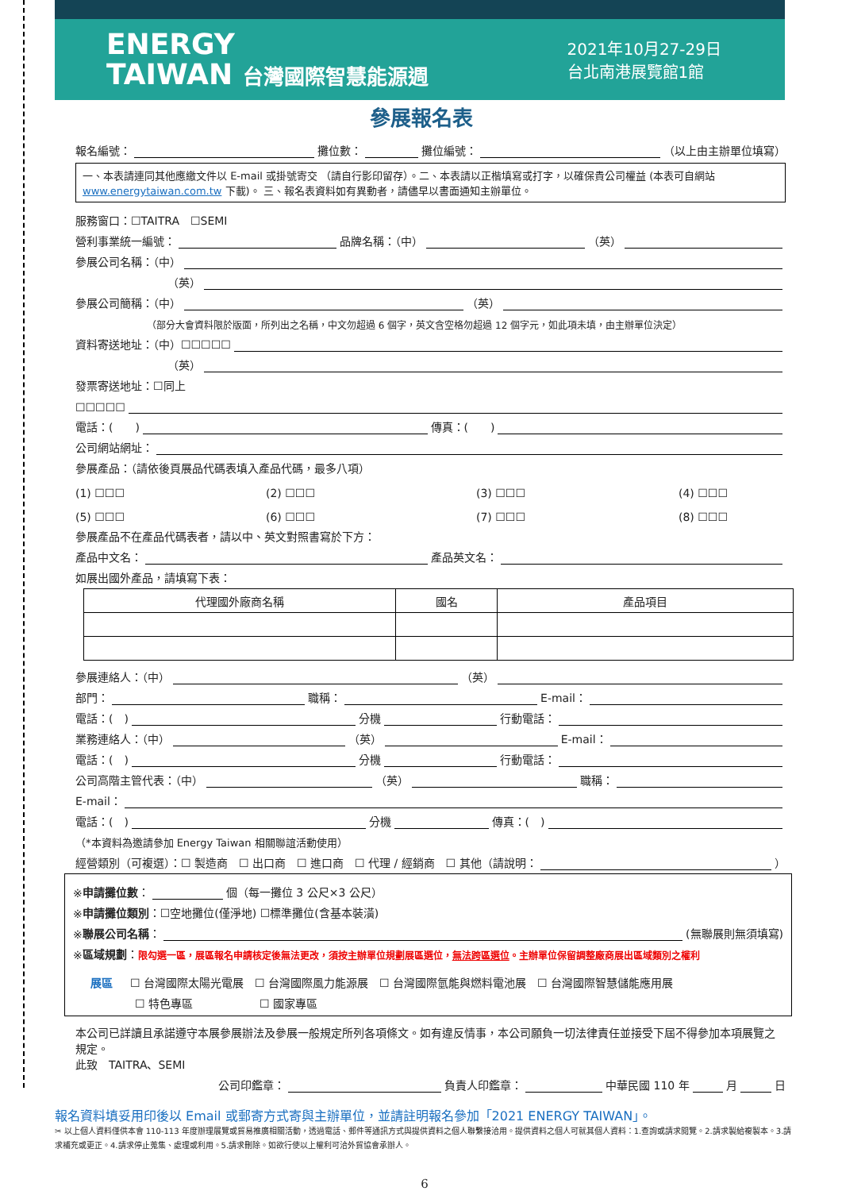ENERGY
TAIWAN 台灣國際智慧能源週
2021年10月27-29日
台北南港展覽館1館
參展報名表
報名編號： 攤位數： 攤位編號： （以上由主辦單位填寫）
一、本表請連同其他應繳文件以 E-mail 或掛號寄交 （請自行影印留存）。二、本表請以正楷填寫或打字，以確保貴公司權益 (本表可自網站 www.energytaiwan.com.tw 下載)。 三、報名表資料如有異動者，請儘早以書面通知主辦單位。
服務窗口：☐TAITRA　☐SEMI
營利事業統一編號： 品牌名稱：（中） （英）
參展公司名稱：（中）
（英）
參展公司簡稱：（中） （英）
（部分大會資料限於版面，所列出之名稱，中文勿超過 6 個字，英文含空格勿超過 12 個字元，如此項未填，由主辦單位決定）
資料寄送地址：（中）☐☐☐☐☐
（英）
發票寄送地址：☐同上
☐☐☐☐☐
電話：(　　) 傳真：(　　)
公司網站網址：
參展產品：（請依後頁展品代碼表填入產品代碼，最多八項）
(1) ☐☐☐ (2) ☐☐☐ (3) ☐☐☐ (4) ☐☐☐
(5) ☐☐☐ (6) ☐☐☐ (7) ☐☐☐ (8) ☐☐☐
參展產品不在產品代碼表者，請以中、英文對照書寫於下方：
產品中文名： 產品英文名：
如展出國外產品，請填寫下表：
| 代理國外廠商名稱 | 國名 | 產品項目 |
| --- | --- | --- |
參展連絡人：（中） （英）
部門： 職稱： E-mail：
電話：(　) 分機 行動電話：
業務連絡人：（中） （英） E-mail：
電話：(　) 分機 行動電話：
公司高階主管代表：（中） （英） 職稱：
E-mail：
電話：(　) 分機 傳真：(　)
（*本資料為邀請參加 Energy Taiwan 相關聯誼活動使用）
經營類別（可複選）：☐ 製造商　☐ 出口商　☐ 進口商　☐ 代理 / 經銷商　☐ 其他（請說明： ）
※ 申請攤位數 ： 個（每一攤位 3 公尺×3 公尺）
※ 申請攤位類別 ：☐空地攤位(僅淨地) ☐標準攤位(含基本裝潢)
※ 聯展公司名稱 ： (無聯展則無須填寫)
※ 區域規劃 ： 限勾選一區，展區報名申請核定後無法更改，須按主辦單位規劃展區選位，無法跨區選位。主辦單位保留調整廠商展出區域類別之權利
展區 ☐ 台灣國際太陽光電展　☐ 台灣國際風力能源展　☐ 台灣國際氫能與燃料電池展　☐ 台灣國際智慧儲能應用展
☐ 特色專區　　　　　　☐ 國家專區
本公司已詳讀且承諾遵守本展參展辦法及參展一般規定所列各項條文。如有違反情事，本公司願負一切法律責任並接受下屆不得參加本項展覽之規定。
此致　TAITRA、SEMI
公司印鑑章： 負責人印鑑章： 中華民國 110 年 月 日
報名資料填妥用印後以 Email 或郵寄方式寄與主辦單位，並請註明報名參加「2021 ENERGY TAIWAN」。
✂ 以上個人資料僅供本會 110-113 年度辦理展覽或貿易推廣相關活動，透過電話、郵件等通訊方式與提供資料之個人聯繫接洽用。提供資料之個人可就其個人資料：1.查詢或請求閱覽。2.請求製給複製本。3.請求補充或更正。4.請求停止蒐集、處理或利用。5.請求刪除。如欲行使以上權利可洽外貿協會承辦人。
6